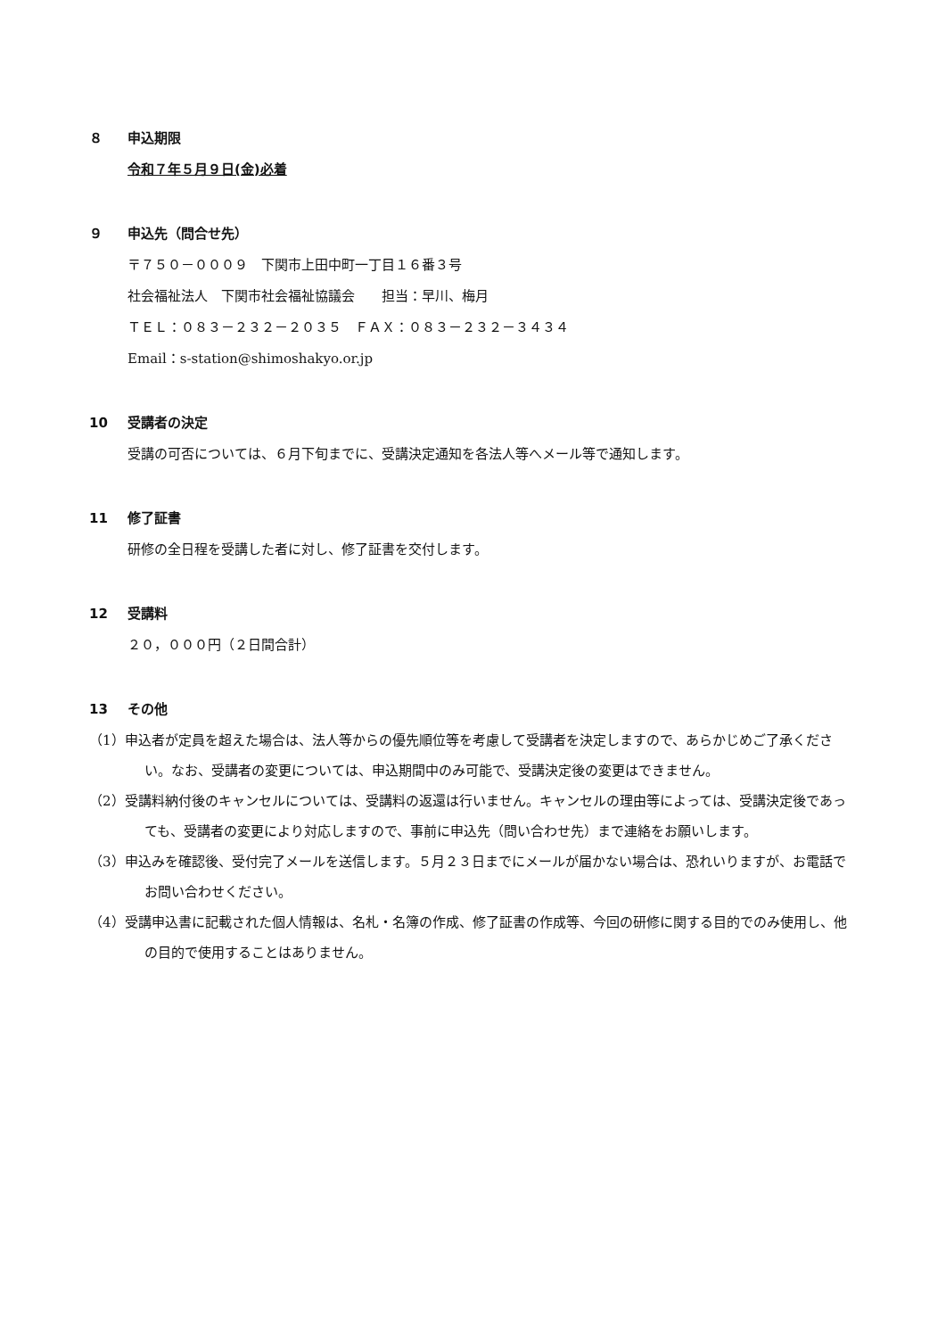８ 申込期限
令和７年５月９日(金)必着
９ 申込先（問合せ先）
〒７５０－０００９　下関市上田中町一丁目１６番３号
社会福祉法人　下関市社会福祉協議会　　担当：早川、梅月
ＴＥＬ：０８３－２３２－２０３５　ＦＡＸ：０８３－２３２－３４３４
Email：s-station@shimoshakyo.or.jp
10 受講者の決定
受講の可否については、６月下旬までに、受講決定通知を各法人等へメール等で通知します。
11 修了証書
研修の全日程を受講した者に対し、修了証書を交付します。
12 受講料
２０，０００円（２日間合計）
13 その他
（1）申込者が定員を超えた場合は、法人等からの優先順位等を考慮して受講者を決定しますので、あらかじめご了承ください。なお、受講者の変更については、申込期間中のみ可能で、受講決定後の変更はできません。
（2）受講料納付後のキャンセルについては、受講料の返還は行いません。キャンセルの理由等によっては、受講決定後であっても、受講者の変更により対応しますので、事前に申込先（問い合わせ先）まで連絡をお願いします。
（3）申込みを確認後、受付完了メールを送信します。５月２３日までにメールが届かない場合は、恐れいりますが、お電話でお問い合わせください。
（4）受講申込書に記載された個人情報は、名札・名簿の作成、修了証書の作成等、今回の研修に関する目的でのみ使用し、他の目的で使用することはありません。